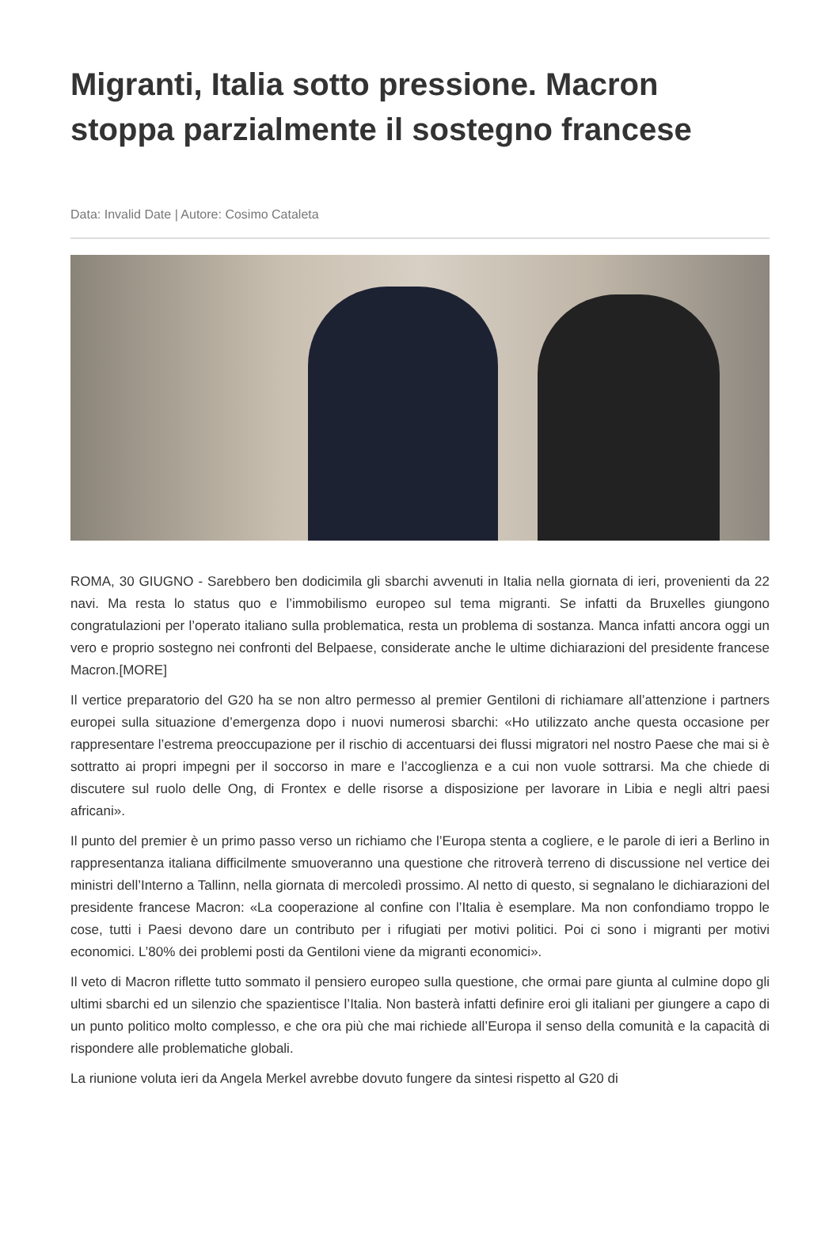Migranti, Italia sotto pressione. Macron stoppa parzialmente il sostegno francese
Data: Invalid Date | Autore: Cosimo Cataleta
ROMA, 30 GIUGNO - Sarebbero ben dodicimila gli sbarchi avvenuti in Italia nella giornata di ieri, provenienti da 22 navi. Ma resta lo status quo e l’immobilismo europeo sul tema migranti. Se infatti da Bruxelles giungono congratulazioni per l’operato italiano sulla problematica, resta un problema di sostanza. Manca infatti ancora oggi un vero e proprio sostegno nei confronti del Belpaese, considerate anche le ultime dichiarazioni del presidente francese Macron.[MORE]
Il vertice preparatorio del G20 ha se non altro permesso al premier Gentiloni di richiamare all’attenzione i partners europei sulla situazione d’emergenza dopo i nuovi numerosi sbarchi: «Ho utilizzato anche questa occasione per rappresentare l’estrema preoccupazione per il rischio di accentuarsi dei flussi migratori nel nostro Paese che mai si è sottratto ai propri impegni per il soccorso in mare e l’accoglienza e a cui non vuole sottrarsi. Ma che chiede di discutere sul ruolo delle Ong, di Frontex e delle risorse a disposizione per lavorare in Libia e negli altri paesi africani».
Il punto del premier è un primo passo verso un richiamo che l’Europa stenta a cogliere, e le parole di ieri a Berlino in rappresentanza italiana difficilmente smuoveranno una questione che ritroverà terreno di discussione nel vertice dei ministri dell’Interno a Tallinn, nella giornata di mercoledì prossimo. Al netto di questo, si segnalano le dichiarazioni del presidente francese Macron: «La cooperazione al confine con l’Italia è esemplare. Ma non confondiamo troppo le cose, tutti i Paesi devono dare un contributo per i rifugiati per motivi politici. Poi ci sono i migranti per motivi economici. L’80% dei problemi posti da Gentiloni viene da migranti economici».
Il veto di Macron riflette tutto sommato il pensiero europeo sulla questione, che ormai pare giunta al culmine dopo gli ultimi sbarchi ed un silenzio che spazientisce l’Italia. Non basterà infatti definire eroi gli italiani per giungere a capo di un punto politico molto complesso, e che ora più che mai richiede all’Europa il senso della comunità e la capacità di rispondere alle problematiche globali.
La riunione voluta ieri da Angela Merkel avrebbe dovuto fungere da sintesi rispetto al G20 di